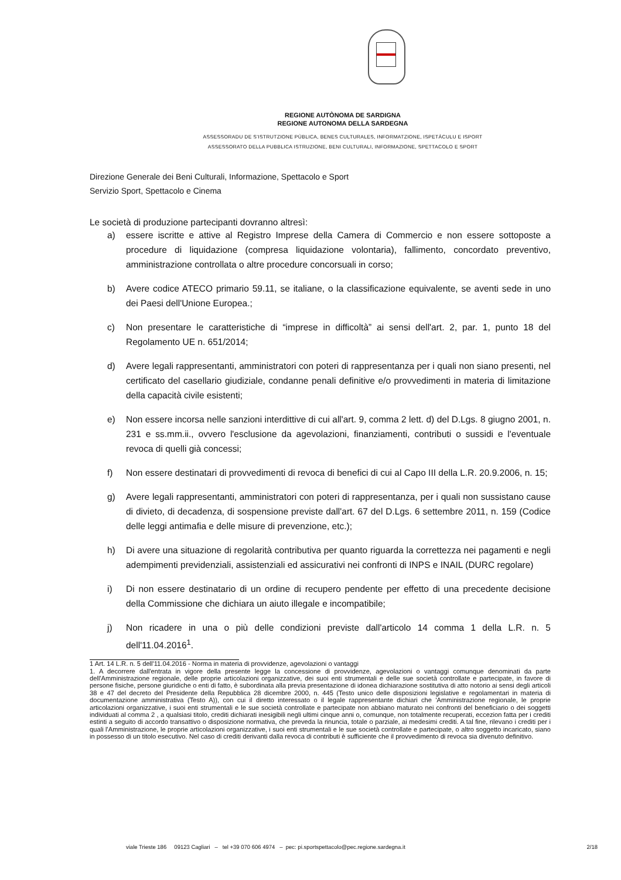REGIONE AUTÒNOMA DE SARDIGNA
REGIONE AUTONOMA DELLA SARDEGNA
ASSESSORADU DE S'ISTRUTZIONE PÙBLICA, BENES CULTURALES, INFORMATZIONE, ISPETÀCULU E ISPORT
ASSESSORATO DELLA PUBBLICA ISTRUZIONE, BENI CULTURALI, INFORMAZIONE, SPETTACOLO E SPORT
Direzione Generale dei Beni Culturali, Informazione, Spettacolo e Sport
Servizio Sport, Spettacolo e Cinema
Le società di produzione partecipanti dovranno altresì:
a) essere iscritte e attive al Registro Imprese della Camera di Commercio e non essere sottoposte a procedure di liquidazione (compresa liquidazione volontaria), fallimento, concordato preventivo, amministrazione controllata o altre procedure concorsuali in corso;
b) Avere codice ATECO primario 59.11, se italiane, o la classificazione equivalente, se aventi sede in uno dei Paesi dell'Unione Europea.;
c) Non presentare le caratteristiche di “imprese in difficoltà” ai sensi dell'art. 2, par. 1, punto 18 del Regolamento UE n. 651/2014;
d) Avere legali rappresentanti, amministratori con poteri di rappresentanza per i quali non siano presenti, nel certificato del casellario giudiziale, condanne penali definitive e/o provvedimenti in materia di limitazione della capacità civile esistenti;
e) Non essere incorsa nelle sanzioni interdittive di cui all'art. 9, comma 2 lett. d) del D.Lgs. 8 giugno 2001, n. 231 e ss.mm.ii., ovvero l'esclusione da agevolazioni, finanziamenti, contributi o sussidi e l'eventuale revoca di quelli già concessi;
f) Non essere destinatari di provvedimenti di revoca di benefici di cui al Capo III della L.R. 20.9.2006, n. 15;
g) Avere legali rappresentanti, amministratori con poteri di rappresentanza, per i quali non sussistano cause di divieto, di decadenza, di sospensione previste dall'art. 67 del D.Lgs. 6 settembre 2011, n. 159 (Codice delle leggi antimafia e delle misure di prevenzione, etc.);
h) Di avere una situazione di regolarità contributiva per quanto riguarda la correttezza nei pagamenti e negli adempimenti previdenziali, assistenziali ed assicurativi nei confronti di INPS e INAIL (DURC regolare)
i) Di non essere destinatario di un ordine di recupero pendente per effetto di una precedente decisione della Commissione che dichiara un aiuto illegale e incompatibile;
j) Non ricadere in una o più delle condizioni previste dall'articolo 14 comma 1 della L.R. n. 5 dell'11.04.2016<sup>1</sup>.
1 Art. 14 L.R. n. 5 dell'11.04.2016 - Norma in materia di provvidenze, agevolazioni o vantaggi
1. A decorrere dall'entrata in vigore della presente legge la concessione di provvidenze, agevolazioni o vantaggi comunque denominati da parte dell'Amministrazione regionale, delle proprie articolazioni organizzative, dei suoi enti strumentali e delle sue società controllate e partecipate, in favore di persone fisiche, persone giuridiche o enti di fatto, è subordinata alla previa presentazione di idonea dichiarazione sostitutiva di atto notorio ai sensi degli articoli 38 e 47 del decreto del Presidente della Repubblica 28 dicembre 2000, n. 445 (Testo unico delle disposizioni legislative e regolamentari in materia di documentazione amministrativa (Testo A)), con cui il diretto interessato o il legale rappresentante dichiari che 'Amministrazione regionale, le proprie articolazioni organizzative, i suoi enti strumentali e le sue società controllate e partecipate non abbiano maturato nei confronti del beneficiario o dei soggetti individuati al comma 2 , a qualsiasi titolo, crediti dichiarati inesigibili negli ultimi cinque anni o, comunque, non totalmente recuperati, eccezion fatta per i crediti estinti a seguito di accordo transattivo o disposizione normativa, che preveda la rinuncia, totale o parziale, ai medesimi crediti. A tal fine, rilevano i crediti per i quali l'Amministrazione, le proprie articolazioni organizzative, i suoi enti strumentali e le sue società controllate e partecipate, o altro soggetto incaricato, siano in possesso di un titolo esecutivo. Nel caso di crediti derivanti dalla revoca di contributi è sufficiente che il provvedimento di revoca sia divenuto definitivo.
viale Trieste 186 09123 Cagliari – tel +39 070 606 4974 – pec: pi.sportspettacolo@pec.regione.sardegna.it 2/18